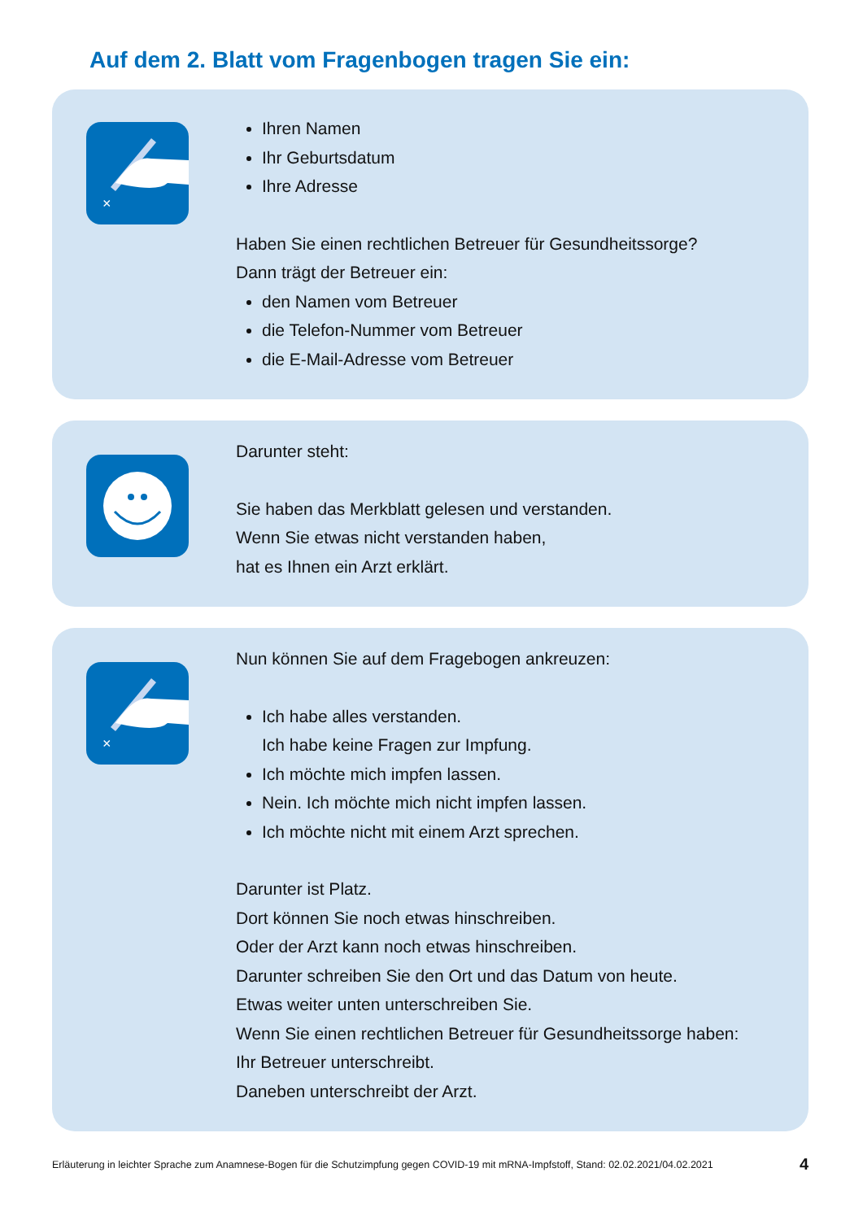Auf dem 2. Blatt vom Fragenbogen tragen Sie ein:
×
Ihren Namen
Ihr Geburtsdatum
Ihre Adresse
Haben Sie einen rechtlichen Betreuer für Gesundheitssorge?
Dann trägt der Betreuer ein:
den Namen vom Betreuer
die Telefon-Nummer vom Betreuer
die E-Mail-Adresse vom Betreuer
Darunter steht:
Sie haben das Merkblatt gelesen und verstanden.
Wenn Sie etwas nicht verstanden haben,
hat es Ihnen ein Arzt erklärt.
×
Nun können Sie auf dem Fragebogen ankreuzen:
Ich habe alles verstanden.
Ich habe keine Fragen zur Impfung.
Ich möchte mich impfen lassen.
Nein. Ich möchte mich nicht impfen lassen.
Ich möchte nicht mit einem Arzt sprechen.
Darunter ist Platz.
Dort können Sie noch etwas hinschreiben.
Oder der Arzt kann noch etwas hinschreiben.
Darunter schreiben Sie den Ort und das Datum von heute.
Etwas weiter unten unterschreiben Sie.
Wenn Sie einen rechtlichen Betreuer für Gesundheitssorge haben:
Ihr Betreuer unterschreibt.
Daneben unterschreibt der Arzt.
Erläuterung in leichter Sprache zum Anamnese-Bogen für die Schutzimpfung gegen COVID-19 mit mRNA-Impfstoff, Stand: 02.02.2021/04.02.2021 4